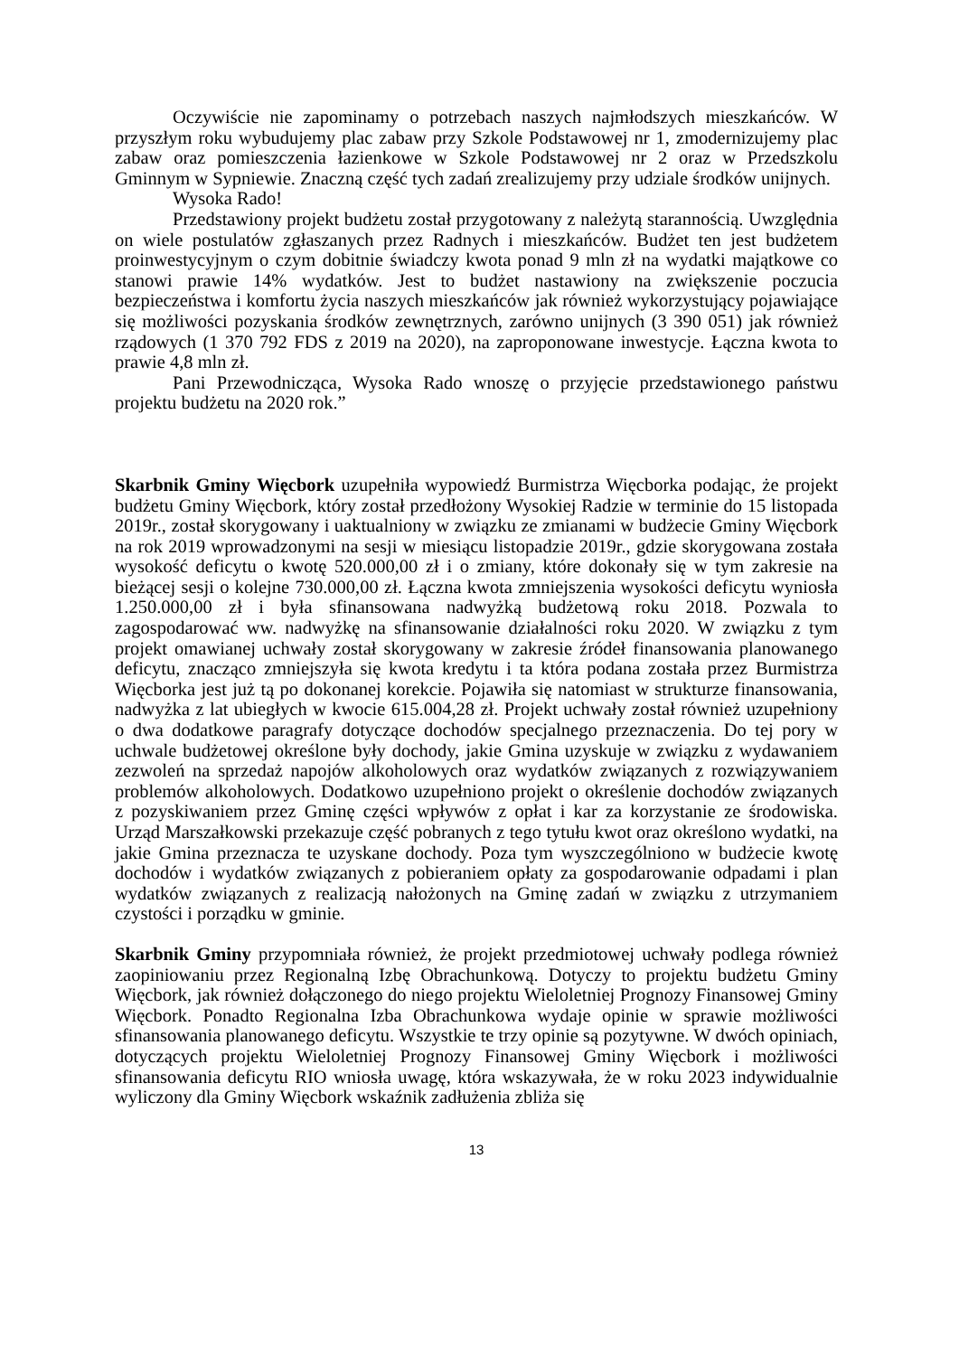Oczywiście nie zapominamy o potrzebach naszych najmłodszych mieszkańców. W przyszłym roku wybudujemy plac zabaw przy Szkole Podstawowej nr 1, zmodernizujemy plac zabaw oraz pomieszczenia łazienkowe w Szkole Podstawowej nr 2 oraz w Przedszkolu Gminnym w Sypniewie. Znaczną część tych zadań zrealizujemy przy udziale środków unijnych.
Wysoka Rado!
Przedstawiony projekt budżetu został przygotowany z należytą starannością. Uwzględnia on wiele postulatów zgłaszanych przez Radnych i mieszkańców. Budżet ten jest budżetem proinwestycyjnym o czym dobitnie świadczy kwota ponad 9 mln zł na wydatki majątkowe co stanowi prawie 14% wydatków. Jest to budżet nastawiony na zwiększenie poczucia bezpieczeństwa i komfortu życia naszych mieszkańców jak również wykorzystujący pojawiające się możliwości pozyskania środków zewnętrznych, zarówno unijnych (3 390 051) jak również rządowych (1 370 792 FDS z 2019 na 2020), na zaproponowane inwestycje. Łączna kwota to prawie 4,8 mln zł.
Pani Przewodnicząca, Wysoka Rado wnoszę o przyjęcie przedstawionego państwu projektu budżetu na 2020 rok.”
Skarbnik Gminy Więcbork uzupełniła wypowiedź Burmistrza Więcborka podając, że projekt budżetu Gminy Więcbork, który został przedłożony Wysokiej Radzie w terminie do 15 listopada 2019r., został skorygowany i uaktualniony w związku ze zmianami w budżecie Gminy Więcbork na rok 2019 wprowadzonymi na sesji w miesiącu listopadzie 2019r., gdzie skorygowana została wysokość deficytu o kwotę 520.000,00 zł i o zmiany, które dokonały się w tym zakresie na bieżącej sesji o kolejne 730.000,00 zł. Łączna kwota zmniejszenia wysokości deficytu wyniosła 1.250.000,00 zł i była sfinansowana nadwyżką budżetową roku 2018. Pozwala to zagospodarować ww. nadwyżkę na sfinansowanie działalności roku 2020. W związku z tym projekt omawianej uchwały został skorygowany w zakresie źródeł finansowania planowanego deficytu, znacząco zmniejszyła się kwota kredytu i ta która podana została przez Burmistrza Więcborka jest już tą po dokonanej korekcie. Pojawiła się natomiast w strukturze finansowania, nadwyżka z lat ubiegłych w kwocie 615.004,28 zł. Projekt uchwały został również uzupełniony o dwa dodatkowe paragrafy dotyczące dochodów specjalnego przeznaczenia. Do tej pory w uchwale budżetowej określone były dochody, jakie Gmina uzyskuje w związku z wydawaniem zezwoleń na sprzedaż napojów alkoholowych oraz wydatków związanych z rozwiązywaniem problemów alkoholowych. Dodatkowo uzupełniono projekt o określenie dochodów związanych z pozyskiwaniem przez Gminę części wpływów z opłat i kar za korzystanie ze środowiska. Urząd Marszałkowski przekazuje część pobranych z tego tytułu kwot oraz określono wydatki, na jakie Gmina przeznacza te uzyskane dochody. Poza tym wyszczególniono w budżecie kwotę dochodów i wydatków związanych z pobieraniem opłaty za gospodarowanie odpadami i plan wydatków związanych z realizacją nałożonych na Gminę zadań w związku z utrzymaniem czystości i porządku w gminie.
Skarbnik Gminy przypomniała również, że projekt przedmiotowej uchwały podlega również zaopiniowaniu przez Regionalną Izbę Obrachunkową. Dotyczy to projektu budżetu Gminy Więcbork, jak również dołączonego do niego projektu Wieloletniej Prognozy Finansowej Gminy Więcbork. Ponadto Regionalna Izba Obrachunkowa wydaje opinie w sprawie możliwości sfinansowania planowanego deficytu. Wszystkie te trzy opinie są pozytywne. W dwóch opiniach, dotyczących projektu Wieloletniej Prognozy Finansowej Gminy Więcbork i możliwości sfinansowania deficytu RIO wniosła uwagę, która wskazywała, że w roku 2023 indywidualnie wyliczony dla Gminy Więcbork wskaźnik zadłużenia zbliża się
13